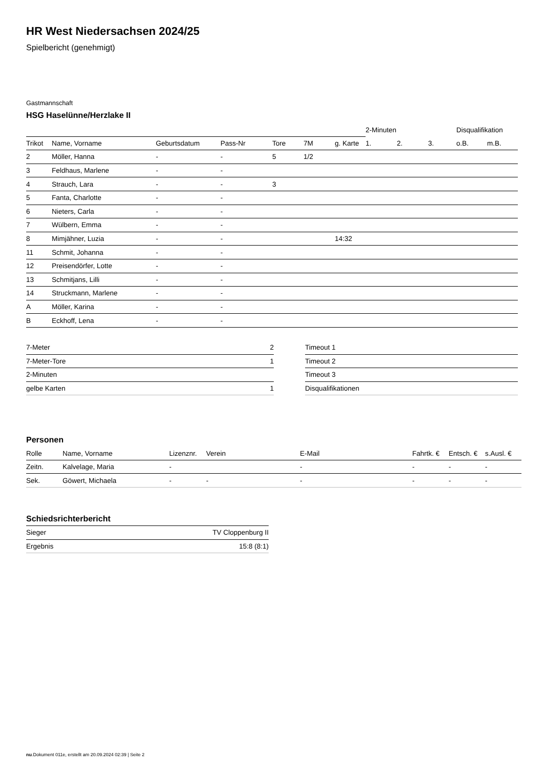HR West Niedersachsen 2024/25
Spielbericht (genehmigt)
Gastmannschaft
HSG Haselünne/Herzlake II
| | | | | | | | 2-Minuten | | | Disqualifikation | |
| Trikot | Name, Vorname | Geburtsdatum | Pass-Nr | Tore | 7M | g. Karte | 1. | 2. | 3. | o.B. | m.B. |
| 2 | Möller, Hanna | - | - | 5 | 1/2 | | | | | | |
| 3 | Feldhaus, Marlene | - | - | | | | | | | | |
| 4 | Strauch, Lara | - | - | 3 | | | | | | | |
| 5 | Fanta, Charlotte | - | - | | | | | | | | |
| 6 | Nieters, Carla | - | - | | | | | | | | |
| 7 | Wülbern, Emma | - | - | | | | | | | | |
| 8 | Mimjähner, Luzia | - | - | | | 14:32 | | | | | |
| 11 | Schmit, Johanna | - | - | | | | | | | | |
| 12 | Preisendörfer, Lotte | - | - | | | | | | | | |
| 13 | Schmitjans, Lilli | - | - | | | | | | | | |
| 14 | Struckmann, Marlene | - | - | | | | | | | | |
| A | Möller, Karina | - | - | | | | | | | | |
| B | Eckhoff, Lena | - | - | | | | | | | | |
| 7-Meter | 2 |
| 7-Meter-Tore | 1 |
| 2-Minuten | |
| gelbe Karten | 1 |
| Timeout 1 |
| Timeout 2 |
| Timeout 3 |
| Disqualifikationen |
Personen
| Rolle | Name, Vorname | Lizenznr. | Verein | E-Mail | Fahrtk. € | Entsch. € | s.Ausl. € |
| --- | --- | --- | --- | --- | --- | --- | --- |
| Zeitn. | Kalvelage, Maria | - | | - | - | - | - |
| Sek. | Göwert, Michaela | - | - | - | - | - | - |
Schiedsrichterbericht
| Sieger | TV Cloppenburg II |
| Ergebnis | 15:8 (8:1) |
nu.Dokument 011e, erstellt am 20.09.2024 02:39 | Seite 2